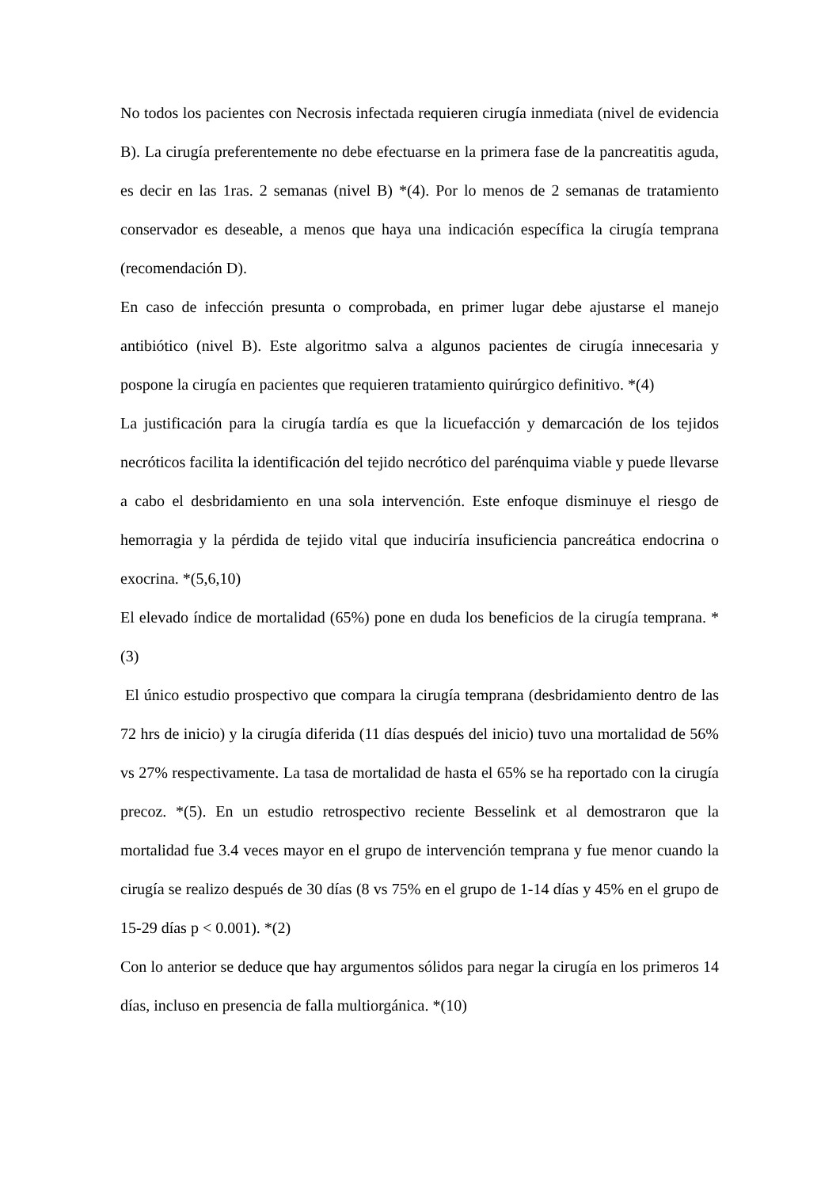No todos los pacientes con Necrosis infectada requieren cirugía inmediata (nivel de evidencia B). La cirugía preferentemente no debe efectuarse en la primera fase de la pancreatitis aguda, es decir en las 1ras. 2 semanas (nivel B) *(4). Por lo menos de 2 semanas de tratamiento conservador es deseable, a menos que haya una indicación específica la cirugía temprana (recomendación D).
En caso de infección presunta o comprobada, en primer lugar debe ajustarse el manejo antibiótico (nivel B). Este algoritmo salva a algunos pacientes de cirugía innecesaria y pospone la cirugía en pacientes que requieren tratamiento quirúrgico definitivo. *(4)
La justificación para la cirugía tardía es que la licuefacción y demarcación de los tejidos necróticos facilita la identificación del tejido necrótico del parénquima viable y puede llevarse a cabo el desbridamiento en una sola intervención. Este enfoque disminuye el riesgo de hemorragia y la pérdida de tejido vital que induciría insuficiencia pancreática endocrina o exocrina. *(5,6,10)
El elevado índice de mortalidad (65%) pone en duda los beneficios de la cirugía temprana. *(3)
El único estudio prospectivo que compara la cirugía temprana (desbridamiento dentro de las 72 hrs de inicio) y la cirugía diferida (11 días después del inicio) tuvo una mortalidad de 56% vs 27% respectivamente. La tasa de mortalidad de hasta el 65% se ha reportado con la cirugía precoz. *(5). En un estudio retrospectivo reciente Besselink et al demostraron que la mortalidad fue 3.4 veces mayor en el grupo de intervención temprana y fue menor cuando la cirugía se realizo después de 30 días (8 vs 75% en el grupo de 1-14 días y 45% en el grupo de 15-29 días p < 0.001). *(2)
Con lo anterior se deduce que hay argumentos sólidos para negar la cirugía en los primeros 14 días, incluso en presencia de falla multiorgánica. *(10)